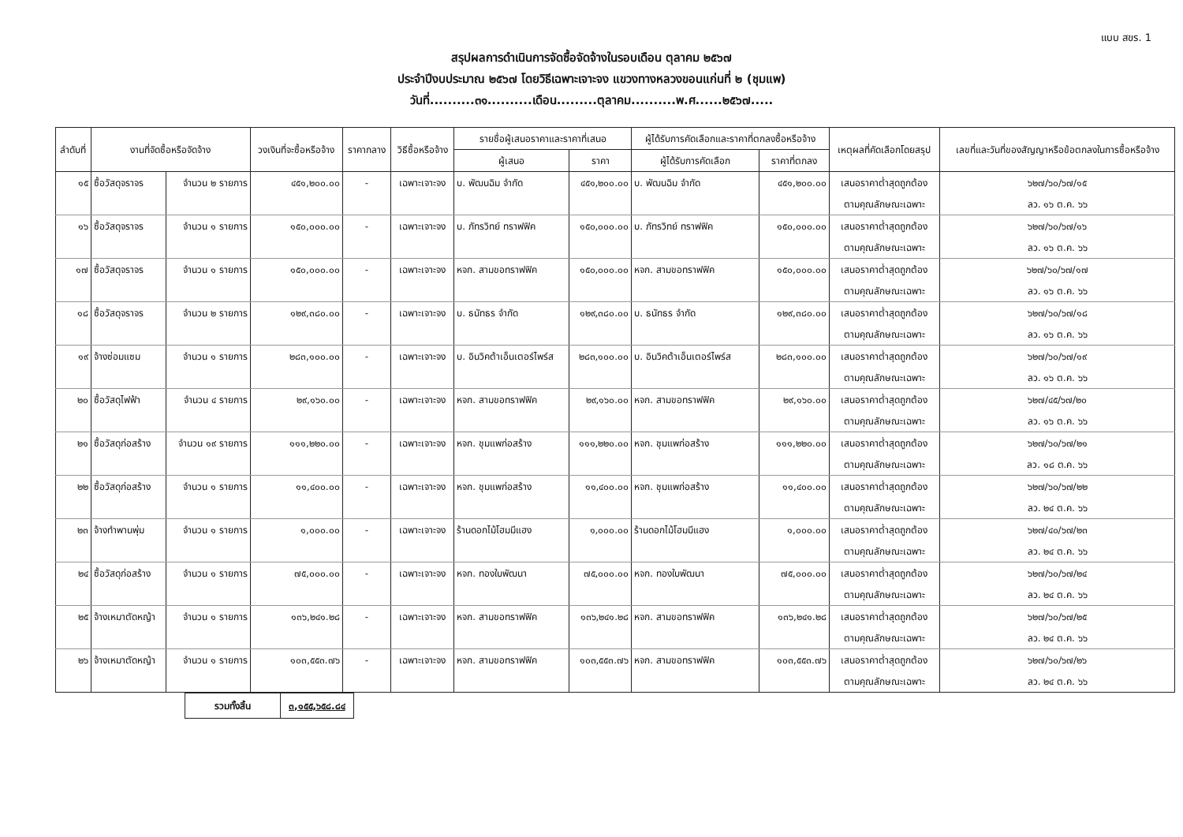แบบ สขร. 1
สรุปผลการดำเนินการจัดซื้อจัดจ้างในรอบเดือน ตุลาคม ๒๕๖๗
ประจำปีงบประมาณ ๒๕๖๗ โดยวิธีเฉพาะเจาะจง แขวงทางหลวงขอนแก่นที่ ๒ (ชุมแพ)
วันที่..........๓๑..........เดือน.........ตุลาคม..........พ.ศ......๒๕๖๗.....
| ลำดับที่ | งานที่จัดซื้อหรือจัดจ้าง | | วงเงินที่จะซื้อหรือจ้าง | ราคากลาง | วิธีซื้อหรือจ้าง | รายชื่อผู้เสนอราคาและราคาที่เสนอ | | ผู้ได้รับการคัดเลือกและราคาที่ตกลงซื้อหรือจ้าง | | เหตุผลที่คัดเลือกโดยสรุป | เลขที่และวันที่ของสัญญาหรือข้อตกลงในการซื้อหรือจ้าง |
| --- | --- | --- | --- | --- | --- | --- | --- | --- | --- | --- | --- |
| | | | | | | ผู้เสนอ | ราคา | ผู้ได้รับการคัดเลือก | ราคาที่ตกลง | | |
| ๑๕ | ซื้อวัสดุจราจร | จำนวน ๒ รายการ | ๔๕๑,๒๐๐.๐๐ | - | เฉพาะเจาะจง | บ. พัฒนฉิม จำกัด | ๔๕๑,๒๐๐.๐๐ | บ. พัฒนฉิม จำกัด | ๔๕๑,๒๐๐.๐๐ | เสนอราคาต่ำสุดถูกต้อง | ๖๒๗/๖๐/๖๗/๑๕ |
| | | | | | | | | | | ตามคุณลักษณะเฉพาะ | ลว. ๑๖ ต.ค. ๖๖ |
| ๑๖ | ซื้อวัสดุจราจร | จำนวน ๑ รายการ | ๑๕๐,๐๐๐.๐๐ | - | เฉพาะเจาะจง | บ. ภัทรวิทย์ ทราฟฟิค | ๑๕๐,๐๐๐.๐๐ | บ. ภัทรวิทย์ ทราฟฟิค | ๑๕๐,๐๐๐.๐๐ | เสนอราคาต่ำสุดถูกต้อง | ๖๒๗/๖๐/๖๗/๑๖ |
| | | | | | | | | | | ตามคุณลักษณะเฉพาะ | ลว. ๑๖ ต.ค. ๖๖ |
| ๑๗ | ซื้อวัสดุจราจร | จำนวน ๑ รายการ | ๑๕๐,๐๐๐.๐๐ | - | เฉพาะเจาะจง | หจก. สามขอทราฟฟิค | ๑๕๐,๐๐๐.๐๐ | หจก. สามขอทราฟฟิค | ๑๕๐,๐๐๐.๐๐ | เสนอราคาต่ำสุดถูกต้อง | ๖๒๗/๖๐/๖๗/๑๗ |
| | | | | | | | | | | ตามคุณลักษณะเฉพาะ | ลว. ๑๖ ต.ค. ๖๖ |
| ๑๘ | ซื้อวัสดุจราจร | จำนวน ๒ รายการ | ๑๒๙,๓๘๐.๐๐ | - | เฉพาะเจาะจง | บ. ธนัทธร จำกัด | ๑๒๙,๓๘๐.๐๐ | บ. ธนัทธร จำกัด | ๑๒๙,๓๘๐.๐๐ | เสนอราคาต่ำสุดถูกต้อง | ๖๒๗/๖๐/๖๗/๑๘ |
| | | | | | | | | | | ตามคุณลักษณะเฉพาะ | ลว. ๑๖ ต.ค. ๖๖ |
| ๑๙ | จ้างซ่อมแซม | จำนวน ๑ รายการ | ๒๘๓,๑๐๐.๐๐ | - | เฉพาะเจาะจง | บ. อินวิคต้าเอ็นเตอร์ไพร์ส | ๒๘๓,๑๐๐.๐๐ | บ. อินวิคต้าเอ็นเตอร์ไพร์ส | ๒๘๓,๑๐๐.๐๐ | เสนอราคาต่ำสุดถูกต้อง | ๖๒๗/๖๐/๖๗/๑๙ |
| | | | | | | | | | | ตามคุณลักษณะเฉพาะ | ลว. ๑๖ ต.ค. ๖๖ |
| ๒๐ | ซื้อวัสดุไฟฟ้า | จำนวน ๔ รายการ | ๒๙,๑๖๐.๐๐ | - | เฉพาะเจาะจง | หจก. สามขอทราฟฟิค | ๒๙,๑๖๐.๐๐ | หจก. สามขอทราฟฟิค | ๒๙,๑๖๐.๐๐ | เสนอราคาต่ำสุดถูกต้อง | ๖๒๗/๔๕/๖๗/๒๐ |
| | | | | | | | | | | ตามคุณลักษณะเฉพาะ | ลว. ๑๖ ต.ค. ๖๖ |
| ๒๑ | ซื้อวัสดุก่อสร้าง | จำนวน ๑๙ รายการ | ๑๑๑,๒๒๐.๐๐ | - | เฉพาะเจาะจง | หจก. ชุมแพก่อสร้าง | ๑๑๑,๒๒๐.๐๐ | หจก. ชุมแพก่อสร้าง | ๑๑๑,๒๒๐.๐๐ | เสนอราคาต่ำสุดถูกต้อง | ๖๒๗/๖๐/๖๗/๒๑ |
| | | | | | | | | | | ตามคุณลักษณะเฉพาะ | ลว. ๑๘ ต.ค. ๖๖ |
| ๒๒ | ซื้อวัสดุก่อสร้าง | จำนวน ๑ รายการ | ๑๑,๔๐๐.๐๐ | - | เฉพาะเจาะจง | หจก. ชุมแพก่อสร้าง | ๑๑,๔๐๐.๐๐ | หจก. ชุมแพก่อสร้าง | ๑๑,๔๐๐.๐๐ | เสนอราคาต่ำสุดถูกต้อง | ๖๒๗/๖๐/๖๗/๒๒ |
| | | | | | | | | | | ตามคุณลักษณะเฉพาะ | ลว. ๒๔ ต.ค. ๖๖ |
| ๒๓ | จ้างทำพานพุ่ม | จำนวน ๑ รายการ | ๑,๐๐๐.๐๐ | - | เฉพาะเจาะจง | ร้านดอกไม้โฮมมีแฮง | ๑,๐๐๐.๐๐ | ร้านดอกไม้โฮมมีแฮง | ๑,๐๐๐.๐๐ | เสนอราคาต่ำสุดถูกต้อง | ๖๒๗/๔๐/๖๗/๒๓ |
| | | | | | | | | | | ตามคุณลักษณะเฉพาะ | ลว. ๒๔ ต.ค. ๖๖ |
| ๒๔ | ซื้อวัสดุก่อสร้าง | จำนวน ๑ รายการ | ๗๕,๐๐๐.๐๐ | - | เฉพาะเจาะจง | หจก. ทองใบพัฒนา | ๗๕,๐๐๐.๐๐ | หจก. ทองใบพัฒนา | ๗๕,๐๐๐.๐๐ | เสนอราคาต่ำสุดถูกต้อง | ๖๒๗/๖๐/๖๗/๒๔ |
| | | | | | | | | | | ตามคุณลักษณะเฉพาะ | ลว. ๒๔ ต.ค. ๖๖ |
| ๒๕ | จ้างเหมาตัดหญ้า | จำนวน ๑ รายการ | ๑๓๖,๒๔๑.๒๘ | - | เฉพาะเจาะจง | หจก. สามขอทราฟฟิค | ๑๓๖,๒๔๑.๒๘ | หจก. สามขอทราฟฟิค | ๑๓๖,๒๔๑.๒๘ | เสนอราคาต่ำสุดถูกต้อง | ๖๒๗/๖๐/๖๗/๒๕ |
| | | | | | | | | | | ตามคุณลักษณะเฉพาะ | ลว. ๒๔ ต.ค. ๖๖ |
| ๒๖ | จ้างเหมาตัดหญ้า | จำนวน ๑ รายการ | ๑๐๓,๕๕๓.๗๖ | - | เฉพาะเจาะจง | หจก. สามขอทราฟฟิค | ๑๐๓,๕๕๓.๗๖ | หจก. สามขอทราฟฟิค | ๑๐๓,๕๕๓.๗๖ | เสนอราคาต่ำสุดถูกต้อง | ๖๒๗/๖๐/๖๗/๒๖ |
| | | | | | | | | | | ตามคุณลักษณะเฉพาะ | ลว. ๒๔ ต.ค. ๖๖ |
| รวมทั้งสิ้น | ๓,๑๕๕,๖๕๘.๘๔ |